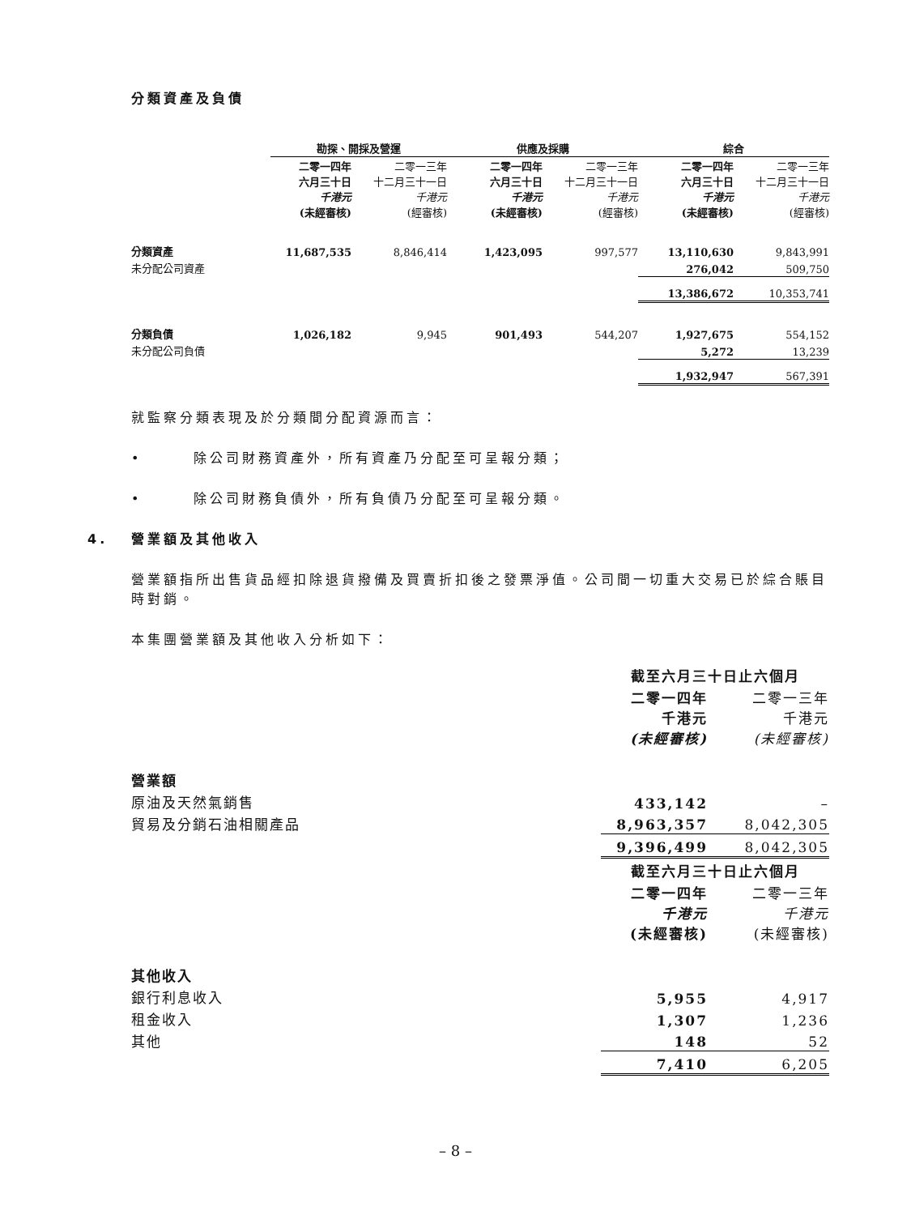分類資產及負債
| | 勘探、開採及營運 | | 供應及採購 | | 綜合 | |
| | 二零一四年 六月三十日 千港元 (未經審核) | 二零一三年 十二月三十一日 千港元 (經審核) | 二零一四年 六月三十日 千港元 (未經審核) | 二零一三年 十二月三十一日 千港元 (經審核) | 二零一四年 六月三十日 千港元 (未經審核) | 二零一三年 十二月三十一日 千港元 (經審核) |
| 分類資產 | 11,687,535 | 8,846,414 | 1,423,095 | 997,577 | 13,110,630 | 9,843,991 |
| 未分配公司資產 | | | | | 276,042 | 509,750 |
| | | | | | 13,386,672 | 10,353,741 |
| 分類負債 | 1,026,182 | 9,945 | 901,493 | 544,207 | 1,927,675 | 554,152 |
| 未分配公司負債 | | | | | 5,272 | 13,239 |
| | | | | | 1,932,947 | 567,391 |
就監察分類表現及於分類間分配資源而言：
• 除公司財務資產外，所有資產乃分配至可呈報分類；
• 除公司財務負債外，所有負債乃分配至可呈報分類。
4. 營業額及其他收入
營業額指所出售貨品經扣除退貨撥備及買賣折扣後之發票淨值。公司間一切重大交易已於綜合賬目時對銷。
本集團營業額及其他收入分析如下：
| | 截至六月三十日止六個月 | |
| | 二零一四年 千港元 (未經審核) | 二零一三年 千港元 (未經審核) |
| 營業額 | | |
| 原油及天然氣銷售 | 433,142 | – |
| 貿易及分銷石油相關產品 | 8,963,357 | 8,042,305 |
| | 9,396,499 | 8,042,305 |
| | 截至六月三十日止六個月 | |
| | 二零一四年 千港元 (未經審核) | 二零一三年 千港元 (未經審核) |
| 其他收入 | | |
| 銀行利息收入 | 5,955 | 4,917 |
| 租金收入 | 1,307 | 1,236 |
| 其他 | 148 | 52 |
| | 7,410 | 6,205 |
– 8 –